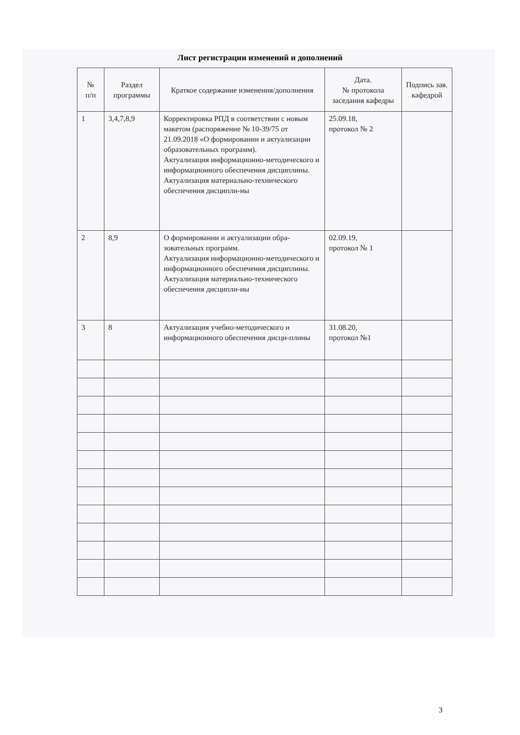Лист регистрации изменений и дополнений
| № п/п | Раздел программы | Краткое содержание изменения/дополнения | Дата. № протокола заседания кафедры | Подпись зав. кафедрой |
| --- | --- | --- | --- | --- |
| 1 | 3,4,7,8,9 | Корректировка РПД в соответствии с новым макетом (распоряжение № 10-39/75 от 21.09.2018 «О формировании и актуализации образовательных программ). Актуализация информационно-методического и информационного обеспечения дисциплины. Актуализация материально-технического обеспечения дисципли-ны | 25.09.18, протокол № 2 | |
| 2 | 8,9 | О формировании и актуализации обра-зовательных программ. Актуализация информационно-методического и информационного обеспечения дисциплины. Актуализация материально-технического обеспечения дисципли-ны | 02.09.19, протокол № 1 | |
| 3 | 8 | Актуализация учебно-методического и информационного обеспечения дисци-плины | 31.08.20, протокол №1 | |
3